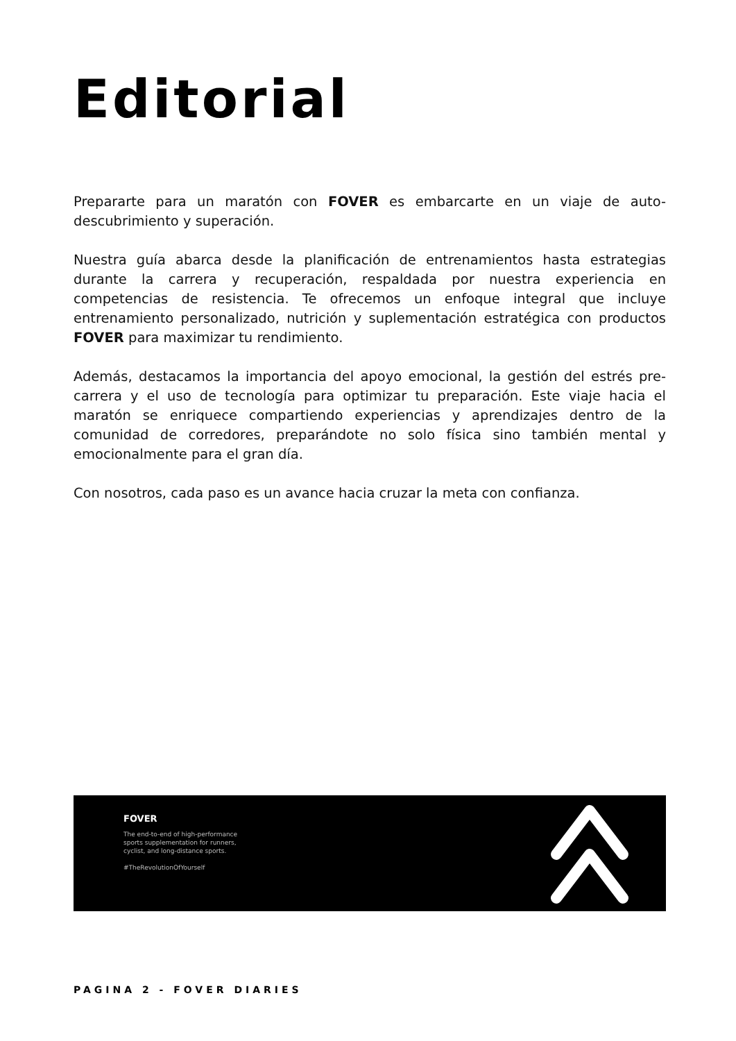Editorial
Prepararte para un maratón con FOVER es embarcarte en un viaje de auto-descubrimiento y superación.
Nuestra guía abarca desde la planificación de entrenamientos hasta estrategias durante la carrera y recuperación, respaldada por nuestra experiencia en competencias de resistencia. Te ofrecemos un enfoque integral que incluye entrenamiento personalizado, nutrición y suplementación estratégica con productos FOVER para maximizar tu rendimiento.
Además, destacamos la importancia del apoyo emocional, la gestión del estrés pre-carrera y el uso de tecnología para optimizar tu preparación. Este viaje hacia el maratón se enriquece compartiendo experiencias y aprendizajes dentro de la comunidad de corredores, preparándote no solo física sino también mental y emocionalmente para el gran día.
Con nosotros, cada paso es un avance hacia cruzar la meta con confianza.
FOVER
The end-to-end of high-performance sports supplementation for runners, cyclist, and long-distance sports.
#TheRevolutionOfYourself
PAGINA 2 - FOVER DIARIES